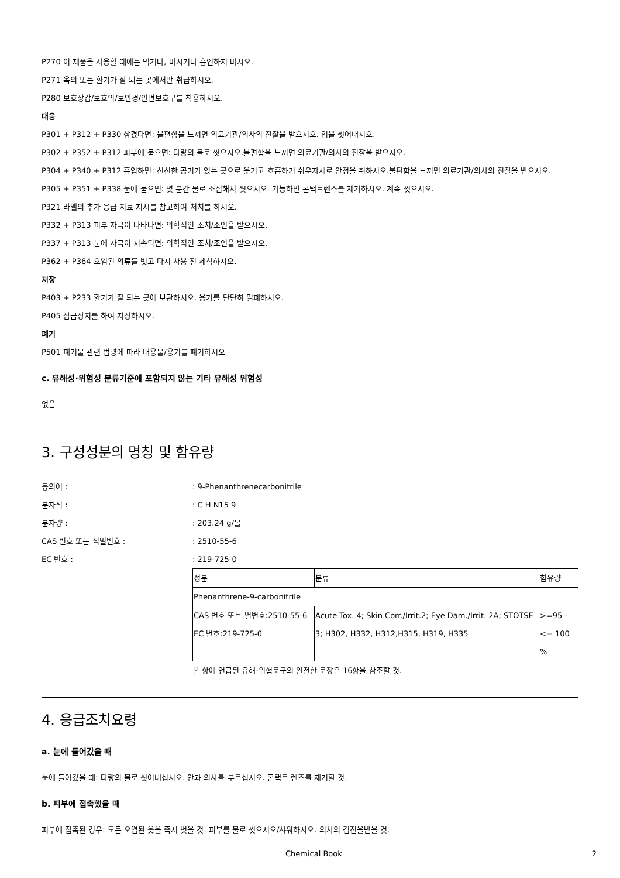P270 이 제품을 사용할 때에는 먹거나, 마시거나 흡연하지 마시오.
P271 옥외 또는 환기가 잘 되는 곳에서만 취급하시오.
P280 보호장갑/보호의/보안경/안면보호구를 착용하시오.
대응
P301 + P312 + P330 삼켰다면: 불편함을 느끼면 의료기관/의사의 진찰을 받으시오. 입을 씻어내시오.
P302 + P352 + P312 피부에 묻으면: 다량의 물로 씻으시오.불편함을 느끼면 의료기관/의사의 진찰을 받으시오.
P304 + P340 + P312 흡입하면: 신선한 공기가 있는 곳으로 옮기고 호흡하기 쉬운자세로 안정을 취하시오.불편함을 느끼면 의료기관/의사의 진찰을 받으시오.
P305 + P351 + P338 눈에 묻으면: 몇 분간 물로 조심해서 씻으시오. 가능하면 콘택트렌즈를 제거하시오. 계속 씻으시오.
P321 라벨의 추가 응급 치료 지시를 참고하여 처치를 하시오.
P332 + P313 피부 자극이 나타나면: 의학적인 조치/조언을 받으시오.
P337 + P313 눈에 자극이 지속되면: 의학적인 조치/조언을 받으시오.
P362 + P364 오염된 의류를 벗고 다시 사용 전 세척하시오.
저장
P403 + P233 환기가 잘 되는 곳에 보관하시오. 용기를 단단히 밀폐하시오.
P405 잠금장치를 하여 저장하시오.
폐기
P501 폐기물 관련 법령에 따라 내용물/용기를 폐기하시오
c. 유해성·위험성 분류기준에 포함되지 않는 기타 유해성 위험성
없음
3. 구성성분의 명칭 및 함유량
동의어 :: 9-Phenanthrenecarbonitrile
분자식 :: C H N15 9
분자량 :: 203.24 g/몰
CAS 번호 또는 식별번호 :: 2510-55-6
EC 번호 :: 219-725-0
| 성분 | 분류 | 함유량 |
| Phenanthrene-9-carbonitrile | | |
| CAS 번호 또는 별번호:2510-55-6 EC 번호:219-725-0 | Acute Tox. 4; Skin Corr./Irrit.2; Eye Dam./Irrit. 2A; STOTSE 3; H302, H332, H312,H315, H319, H335 | >=95 - <= 100 % |
본 항에 언급된 유해·위험문구의 완전한 문장은 16항을 참조할 것.
4. 응급조치요령
a. 눈에 들어갔을 때
눈에 들어갔을 때: 다량의 물로 씻어내십시오. 안과 의사를 부르십시오. 콘택트 렌즈를 제거할 것.
b. 피부에 접촉했을 때
피부에 접촉된 경우: 모든 오염된 옷을 즉시 벗을 것. 피부를 물로 씻으시오/샤워하시오. 의사의 검진을받을 것.
Chemical Book 2